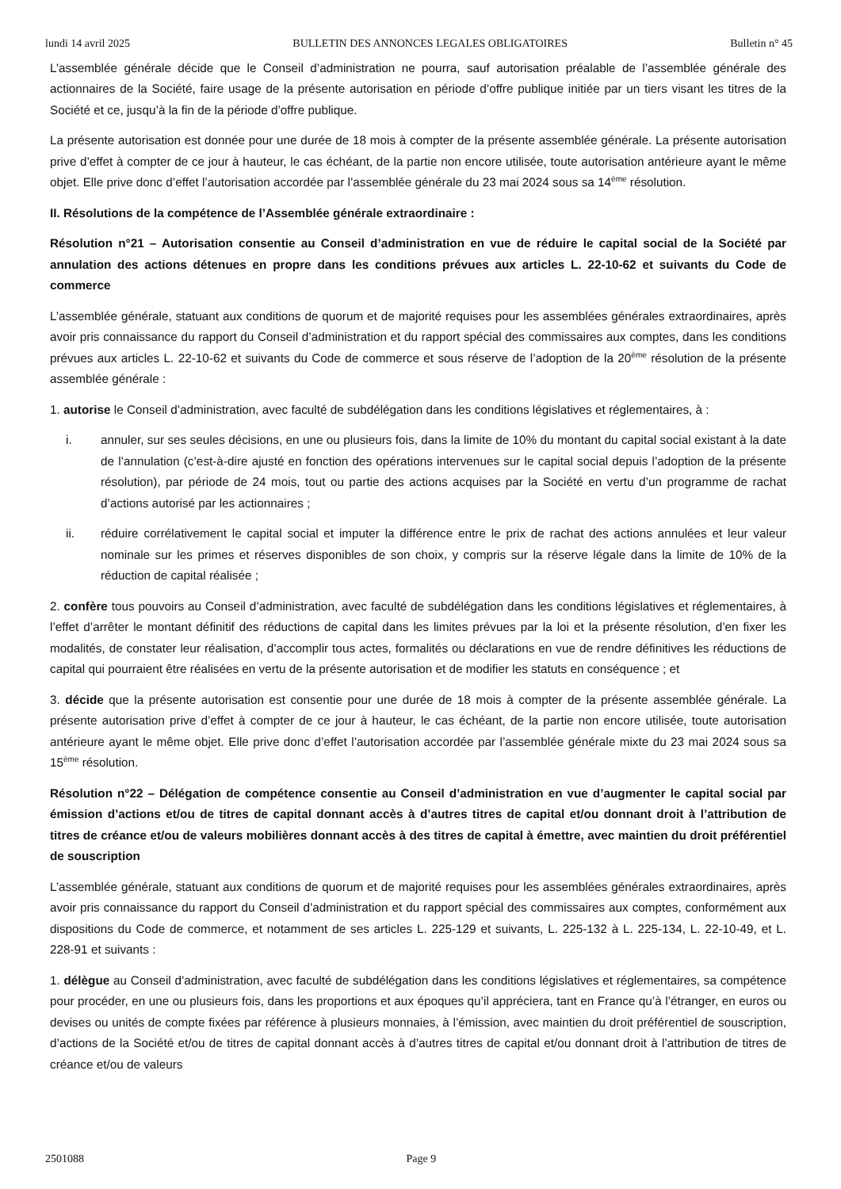lundi 14 avril 2025 BULLETIN DES ANNONCES LEGALES OBLIGATOIRES Bulletin n° 45
L’assemblée générale décide que le Conseil d’administration ne pourra, sauf autorisation préalable de l’assemblée générale des actionnaires de la Société, faire usage de la présente autorisation en période d’offre publique initiée par un tiers visant les titres de la Société et ce, jusqu’à la fin de la période d’offre publique.
La présente autorisation est donnée pour une durée de 18 mois à compter de la présente assemblée générale. La présente autorisation prive d’effet à compter de ce jour à hauteur, le cas échéant, de la partie non encore utilisée, toute autorisation antérieure ayant le même objet. Elle prive donc d’effet l’autorisation accordée par l’assemblée générale du 23 mai 2024 sous sa 14<sup>ème</sup> résolution.
II. Résolutions de la compétence de l’Assemblée générale extraordinaire :
Résolution n°21 – Autorisation consentie au Conseil d’administration en vue de réduire le capital social de la Société par annulation des actions détenues en propre dans les conditions prévues aux articles L. 22-10-62 et suivants du Code de commerce
L’assemblée générale, statuant aux conditions de quorum et de majorité requises pour les assemblées générales extraordinaires, après avoir pris connaissance du rapport du Conseil d’administration et du rapport spécial des commissaires aux comptes, dans les conditions prévues aux articles L. 22-10-62 et suivants du Code de commerce et sous réserve de l’adoption de la 20<sup>ème</sup> résolution de la présente assemblée générale :
1. autorise le Conseil d’administration, avec faculté de subdélégation dans les conditions législatives et réglementaires, à :
i. annuler, sur ses seules décisions, en une ou plusieurs fois, dans la limite de 10% du montant du capital social existant à la date de l’annulation (c’est-à-dire ajusté en fonction des opérations intervenues sur le capital social depuis l’adoption de la présente résolution), par période de 24 mois, tout ou partie des actions acquises par la Société en vertu d’un programme de rachat d’actions autorisé par les actionnaires ;
ii. réduire corrélativement le capital social et imputer la différence entre le prix de rachat des actions annulées et leur valeur nominale sur les primes et réserves disponibles de son choix, y compris sur la réserve légale dans la limite de 10% de la réduction de capital réalisée ;
2. confère tous pouvoirs au Conseil d’administration, avec faculté de subdélégation dans les conditions législatives et réglementaires, à l’effet d’arrêter le montant définitif des réductions de capital dans les limites prévues par la loi et la présente résolution, d’en fixer les modalités, de constater leur réalisation, d’accomplir tous actes, formalités ou déclarations en vue de rendre définitives les réductions de capital qui pourraient être réalisées en vertu de la présente autorisation et de modifier les statuts en conséquence ; et
3. décide que la présente autorisation est consentie pour une durée de 18 mois à compter de la présente assemblée générale. La présente autorisation prive d’effet à compter de ce jour à hauteur, le cas échéant, de la partie non encore utilisée, toute autorisation antérieure ayant le même objet. Elle prive donc d’effet l’autorisation accordée par l’assemblée générale mixte du 23 mai 2024 sous sa 15<sup>ème</sup> résolution.
Résolution n°22 – Délégation de compétence consentie au Conseil d’administration en vue d’augmenter le capital social par émission d’actions et/ou de titres de capital donnant accès à d’autres titres de capital et/ou donnant droit à l’attribution de titres de créance et/ou de valeurs mobilières donnant accès à des titres de capital à émettre, avec maintien du droit préférentiel de souscription
L’assemblée générale, statuant aux conditions de quorum et de majorité requises pour les assemblées générales extraordinaires, après avoir pris connaissance du rapport du Conseil d’administration et du rapport spécial des commissaires aux comptes, conformément aux dispositions du Code de commerce, et notamment de ses articles L. 225-129 et suivants, L. 225-132 à L. 225-134, L. 22-10-49, et L. 228-91 et suivants :
1. délègue au Conseil d’administration, avec faculté de subdélégation dans les conditions législatives et réglementaires, sa compétence pour procéder, en une ou plusieurs fois, dans les proportions et aux époques qu’il appréciera, tant en France qu’à l’étranger, en euros ou devises ou unités de compte fixées par référence à plusieurs monnaies, à l’émission, avec maintien du droit préférentiel de souscription, d’actions de la Société et/ou de titres de capital donnant accès à d’autres titres de capital et/ou donnant droit à l’attribution de titres de créance et/ou de valeurs
2501088 Page 9